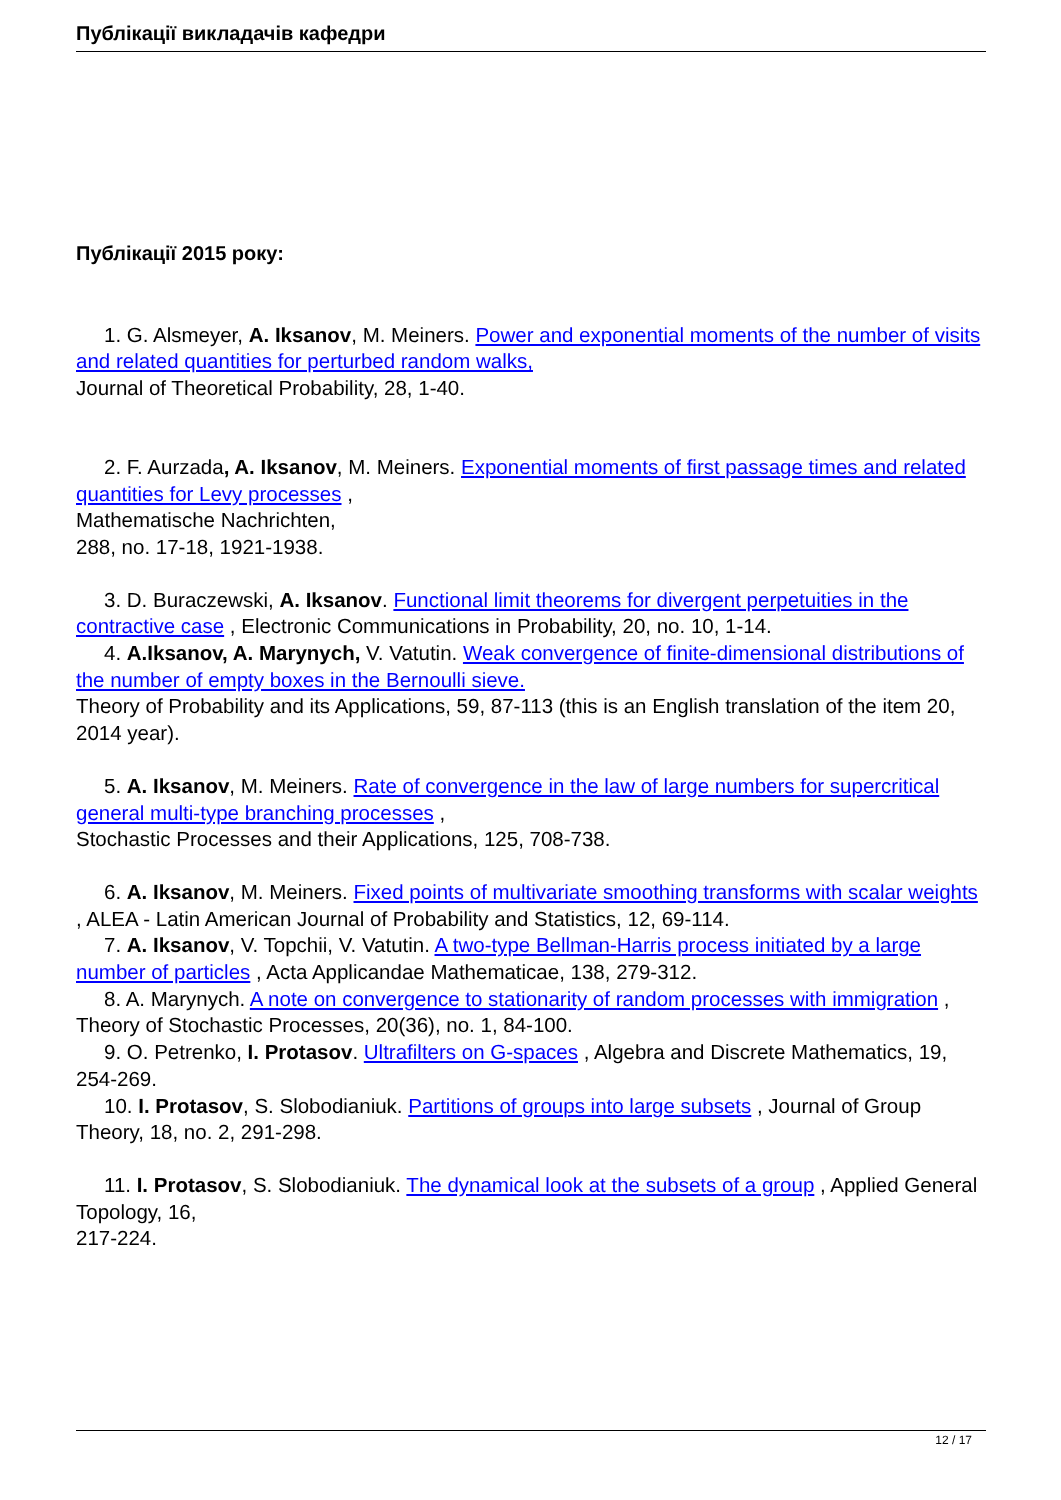Публікації викладачів кафедри
Публікації 2015 року:
1. G. Alsmeyer, A. Iksanov, M. Meiners. Power and exponential moments of the number of visits and related quantities for perturbed random walks,
Journal of Theoretical Probability, 28, 1-40.
2. F. Aurzada, A. Iksanov, M. Meiners. Exponential moments of first passage times and related quantities for Levy processes ,
Mathematische Nachrichten,
288, no. 17-18, 1921-1938.
3. D. Buraczewski, A. Iksanov. Functional limit theorems for divergent perpetuities in the contractive case , Electronic Communications in Probability, 20, no. 10, 1-14.
4. A.Iksanov, A. Marynych, V. Vatutin. Weak convergence of finite-dimensional distributions of the number of empty boxes in the Bernoulli sieve.
Theory of Probability and its Applications, 59, 87-113 (this is an English translation of the item 20, 2014 year).
5. A. Iksanov, M. Meiners. Rate of convergence in the law of large numbers for supercritical general multi-type branching processes ,
Stochastic Processes and their Applications, 125, 708-738.
6. A. Iksanov, M. Meiners. Fixed points of multivariate smoothing transforms with scalar weights , ALEA - Latin American Journal of Probability and Statistics, 12, 69-114.
7. A. Iksanov, V. Topchii, V. Vatutin. A two-type Bellman-Harris process initiated by a large number of particles , Acta Applicandae Mathematicae, 138, 279-312.
8. A. Marynych. A note on convergence to stationarity of random processes with immigration , Theory of Stochastic Processes, 20(36), no. 1, 84-100.
9. O. Petrenko, I. Protasov. Ultrafilters on G-spaces , Algebra and Discrete Mathematics, 19, 254-269.
10. I. Protasov, S. Slobodianiuk. Partitions of groups into large subsets , Journal of Group Theory, 18, no. 2, 291-298.
11. I. Protasov, S. Slobodianiuk. The dynamical look at the subsets of a group , Applied General Topology, 16,
217-224.
12 / 17